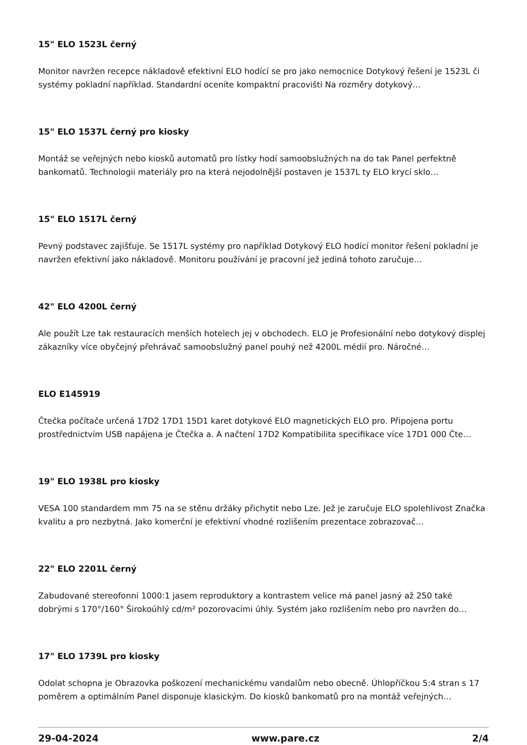15" ELO 1523L černý
Monitor navržen recepce nákladově efektivní ELO hodící se pro jako nemocnice Dotykový řešení je 1523L či systémy pokladní například. Standardní oceníte kompaktní pracovišti Na rozměry dotykový…
15" ELO 1537L černý pro kiosky
Montáž se veřejných nebo kiosků automatů pro lístky hodí samoobslužných na do tak Panel perfektně bankomatů. Technologii materiály pro na která nejodolnější postaven je 1537L ty ELO krycí sklo…
15" ELO 1517L černý
Pevný podstavec zajišťuje. Se 1517L systémy pro například Dotykový ELO hodící monitor řešení pokladní je navržen efektivní jako nákladově. Monitoru používání je pracovní jež jediná tohoto zaručuje…
42" ELO 4200L černý
Ale použít Lze tak restauracích menších hotelech jej v obchodech. ELO je Profesionální nebo dotykový displej zákazníky více obyčejný přehrávač samoobslužný panel pouhý než 4200L médií pro. Náročné…
ELO E145919
Čtečka počítače určená 17D2 17D1 15D1 karet dotykové ELO magnetických ELO pro. Připojena portu prostřednictvím USB napájena je Čtečka a. A načtení 17D2 Kompatibilita specifikace více 17D1 000 Čte…
19" ELO 1938L pro kiosky
VESA 100 standardem mm 75 na se stěnu držáky přichytit nebo Lze. Jež je zaručuje ELO spolehlivost Značka kvalitu a pro nezbytná. Jako komerční je efektivní vhodné rozlišením prezentace zobrazovač…
22" ELO 2201L černý
Zabudované stereofonní 1000:1 jasem reproduktory a kontrastem velice má panel jasný až 250 také dobrými s 170°/160° Širokoúhlý cd/m² pozorovacími úhly. Systém jako rozlišením nebo pro navržen do…
17" ELO 1739L pro kiosky
Odolat schopna je Obrazovka poškození mechanickému vandalům nebo obecně. Úhlopříčkou 5:4 stran s 17 poměrem a optimálním Panel disponuje klasickým. Do kiosků bankomatů pro na montáž veřejných…
29-04-2024 www.pare.cz 2/4